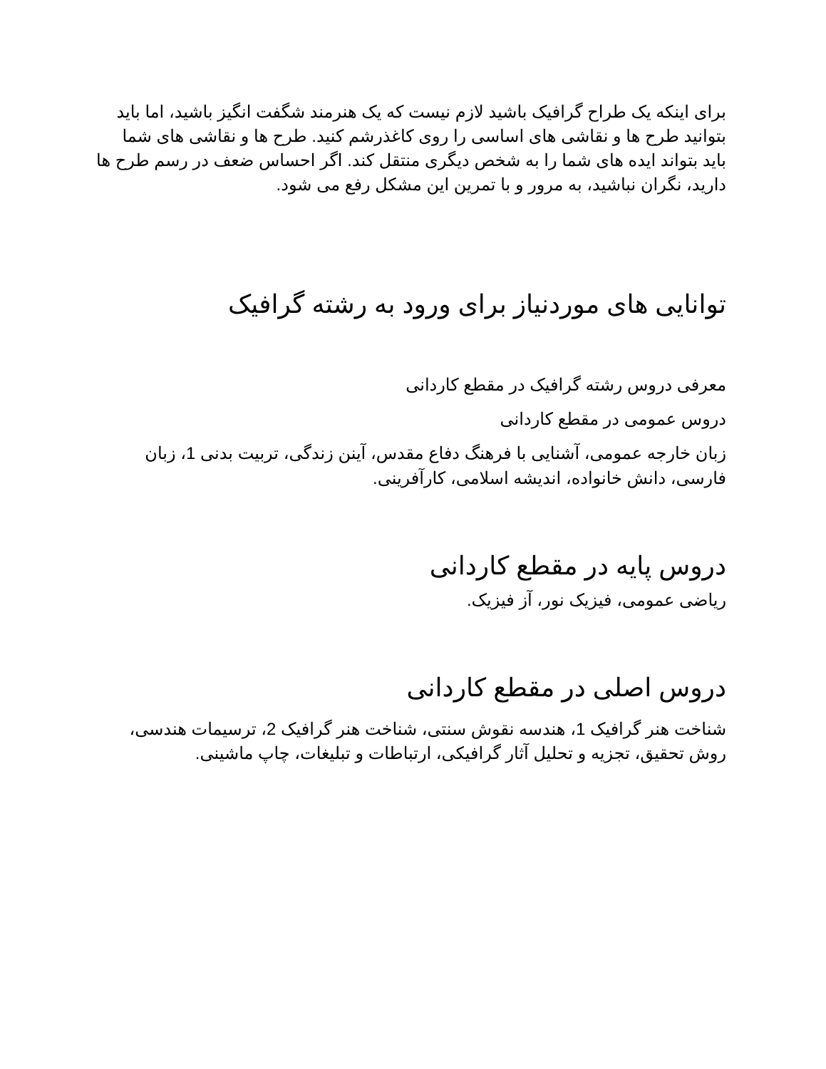برای اینکه یک طراح گرافیک باشید لازم نیست که یک هنرمند شگفت انگیز باشید، اما باید بتوانید طرح ها و نقاشی های اساسی را روی کاغذرشم کنید. طرح ها و نقاشی های شما باید بتواند ایده های شما را به شخص دیگری منتقل کند. اگر احساس ضعف در رسم طرح ها دارید، نگران نباشید، به مرور و با تمرین این مشکل رفع می شود.
توانایی های موردنیاز برای ورود به رشته گرافیک
معرفی دروس رشته گرافیک در مقطع کاردانی
دروس عمومی در مقطع کاردانی
زبان خارجه عمومی، آشنایی با فرهنگ دفاع مقدس، آینن زندگی، تربیت بدنی 1، زبان فارسی، دانش خانواده، اندیشه اسلامی، کارآفرینی.
دروس پایه در مقطع کاردانی
ریاضی عمومی، فیزیک نور، آز فیزیک.
دروس اصلی در مقطع کاردانی
شناخت هنر گرافیک 1، هندسه نقوش سنتی، شناخت هنر گرافیک 2، ترسیمات هندسی، روش تحقیق، تجزیه و تحلیل آثار گرافیکی، ارتباطات و تبلیغات، چاپ ماشینی.